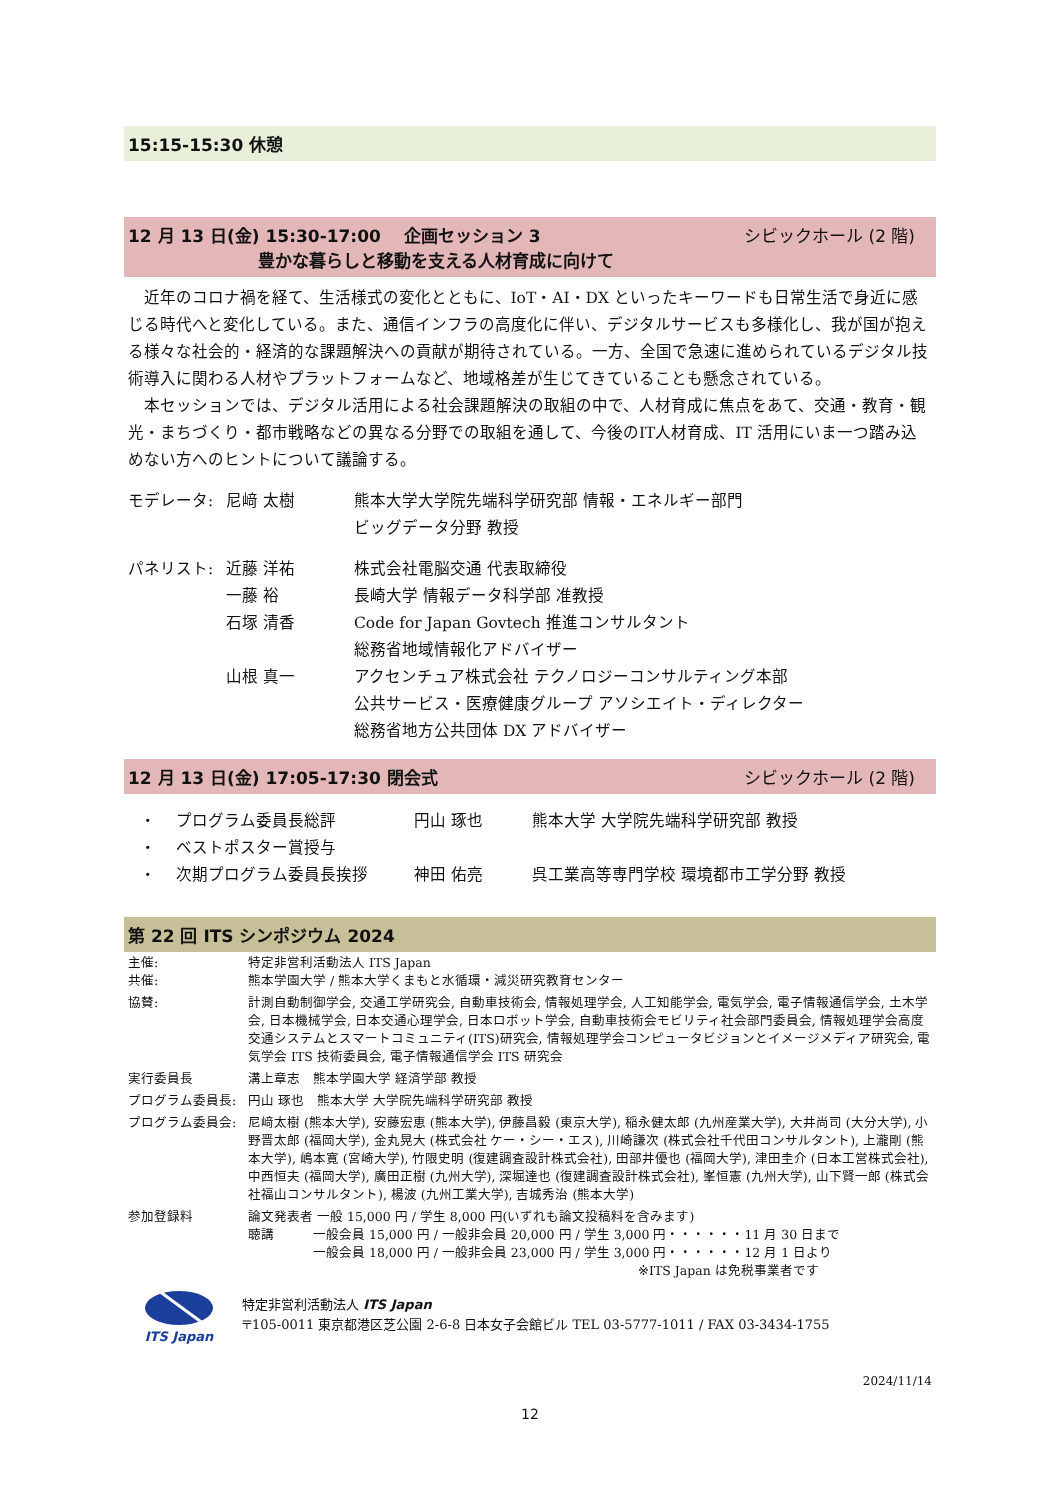15:15-15:30 休憩
12 月 13 日(金) 15:30-17:00　 企画セッション 3 シビックホール (2 階)　
豊かな暮らしと移動を支える人材育成に向けて
近年のコロナ禍を経て、生活様式の変化とともに、IoT・AI・DX といったキーワードも日常生活で身近に感じる時代へと変化している。また、通信インフラの高度化に伴い、デジタルサービスも多様化し、我が国が抱える様々な社会的・経済的な課題解決への貢献が期待されている。一方、全国で急速に進められているデジタル技術導入に関わる人材やプラットフォームなど、地域格差が生じてきていることも懸念されている。
本セッションでは、デジタル活用による社会課題解決の取組の中で、人材育成に焦点をあて、交通・教育・観光・まちづくり・都市戦略などの異なる分野での取組を通して、今後のIT人材育成、IT 活用にいま一つ踏み込めない方へのヒントについて議論する。
| モデレータ: | 尼﨑 太樹 | 熊本大学大学院先端科学研究部 情報・エネルギー部門 ビッグデータ分野 教授 |
| パネリスト: | 近藤 洋祐 | 株式会社電脳交通 代表取締役 |
| | 一藤 裕 | 長崎大学 情報データ科学部 准教授 |
| | 石塚 清香 | Code for Japan Govtech 推進コンサルタント 総務省地域情報化アドバイザー |
| | 山根 真一 | アクセンチュア株式会社 テクノロジーコンサルティング本部 公共サービス・医療健康グループ アソシエイト・ディレクター 総務省地方公共団体 DX アドバイザー |
12 月 13 日(金) 17:05-17:30 閉会式 シビックホール (2 階)　
| ・ | プログラム委員長総評 | 円山 琢也 | 熊本大学 大学院先端科学研究部 教授 |
| ・ | ベストポスター賞授与 | | |
| ・ | 次期プログラム委員長挨拶 | 神田 佑亮 | 呉工業高等専門学校 環境都市工学分野 教授 |
第 22 回 ITS シンポジウム 2024
| 主催: 共催: | 特定非営利活動法人 ITS Japan 熊本学園大学 / 熊本大学くまもと水循環・減災研究教育センター |
| 協賛: | 計測自動制御学会, 交通工学研究会, 自動車技術会, 情報処理学会, 人工知能学会, 電気学会, 電子情報通信学会, 土木学会, 日本機械学会, 日本交通心理学会, 日本ロボット学会, 自動車技術会モビリティ社会部門委員会, 情報処理学会高度交通システムとスマートコミュニティ(ITS)研究会, 情報処理学会コンピュータビジョンとイメージメディア研究会, 電気学会 ITS 技術委員会, 電子情報通信学会 ITS 研究会 |
| 実行委員長 | 溝上章志 熊本学園大学 経済学部 教授 |
| プログラム委員長: | 円山 琢也 熊本大学 大学院先端科学研究部 教授 |
| プログラム委員会: | 尼﨑太樹 (熊本大学), 安藤宏恵 (熊本大学), 伊藤昌毅 (東京大学), 稲永健太郎 (九州産業大学), 大井尚司 (大分大学), 小野晋太郎 (福岡大学), 金丸晃大 (株式会社 ケー・シー・エス), 川崎謙次 (株式会社千代田コンサルタント), 上瀧剛 (熊本大学), 嶋本寛 (宮崎大学), 竹限史明 (復建調査設計株式会社), 田部井優也 (福岡大学), 津田圭介 (日本工営株式会社), 中西恒夫 (福岡大学), 廣田正樹 (九州大学), 深堀達也 (復建調査設計株式会社), 峯恒憲 (九州大学), 山下賢一郎 (株式会社福山コンサルタント), 楊波 (九州工業大学), 吉城秀治 (熊本大学) |
| 参加登録料 | 論文発表者 一般 15,000 円 / 学生 8,000 円(いずれも論文投稿料を含みます) 聴講 一般会員 15,000 円 / 一般非会員 20,000 円 / 学生 3,000 円・・・・・・11 月 30 日まで 一般会員 18,000 円 / 一般非会員 23,000 円 / 学生 3,000 円・・・・・・12 月 1 日より ※ITS Japan は免税事業者です |
ITS Japan
特定非営利活動法人 ITS Japan
〒105-0011 東京都港区芝公園 2-6-8 日本女子会館ビル TEL 03-5777-1011 / FAX 03-3434-1755
2024/11/14
12